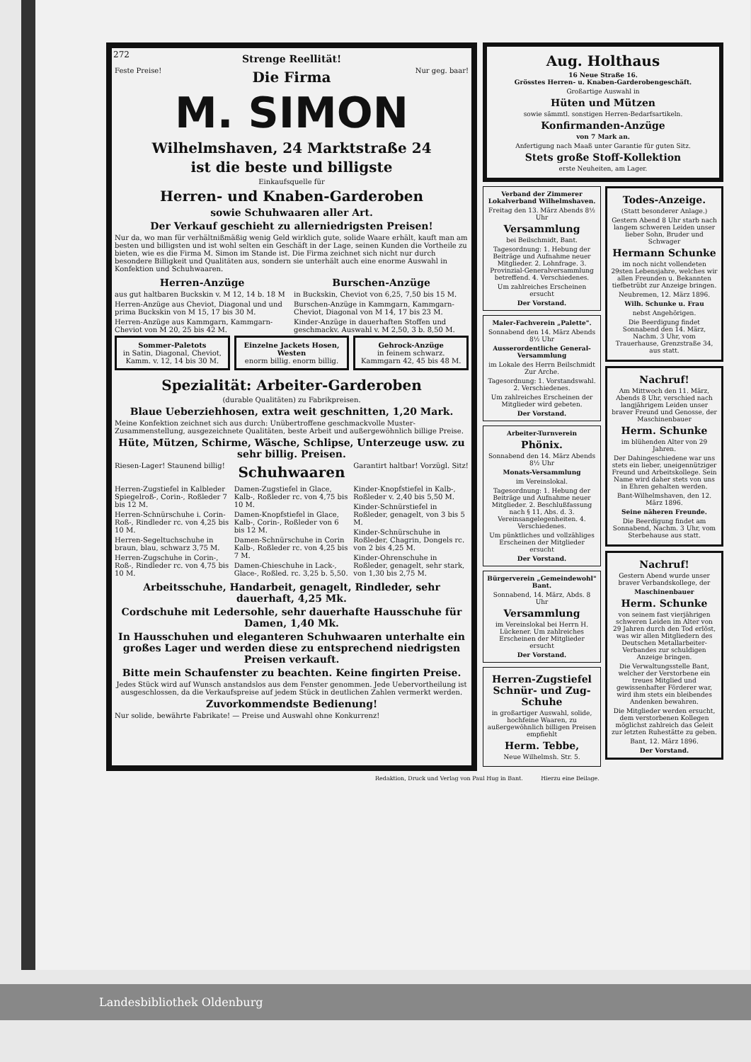272
Strenge Reellität!
Feste Preise!
Die Firma
Nur geg. baar!
M. SIMON
Wilhelmshaven, 24 Marktstraße 24
ist die beste und billigste
Einkaufsquelle für
Herren- und Knaben-Garderoben
sowie Schuhwaaren aller Art.
Der Verkauf geschieht zu allerniedrigsten Preisen!
Nur da, wo man für verhältnißmäßig wenig Geld wirklich gute, solide Waare erhält, kauft man am besten und billigsten und ist wohl selten ein Geschäft in der Lage, seinen Kunden die Vortheile zu bieten, wie es die Firma M. Simon im Stande ist. Die Firma zeichnet sich nicht nur durch besondere Billigkeit und Qualitäten aus, sondern sie unterhält auch eine enorme Auswahl in Konfektion und Schuhwaaren.
Herren-Anzüge
aus gut haltbaren Buckskin v. M 12, 14 b. 18 M
Herren-Anzüge aus Cheviot, Diagonal und und prima Buckskin von M 15, 17 bis 30 M.
Herren-Anzüge aus Kammgarn, Kammgarn-Cheviot von M 20, 25 bis 42 M.
Burschen-Anzüge
in Buckskin, Cheviot von 6,25, 7,50 bis 15 M.
Burschen-Anzüge in Kammgarn, Kammgarn-Cheviot, Diagonal von M 14, 17 bis 23 M.
Kinder-Anzüge in dauerhaften Stoffen und geschmackv. Auswahl v. M 2,50, 3 b. 8,50 M.
Sommer-Paletots
in Satin, Diagonal, Cheviot, Kamm. v. 12, 14 bis 30 M.
Einzelne Jackets Hosen, Westen
enorm billig. enorm billig.
Gehrock-Anzüge
in feinem schwarz. Kammgarn 42, 45 bis 48 M.
Spezialität: Arbeiter-Garderoben
(durable Qualitäten) zu Fabrikpreisen.
Blaue Ueberziehhosen, extra weit geschnitten, 1,20 Mark.
Meine Konfektion zeichnet sich aus durch: Unübertroffene geschmackvolle Muster-Zusammenstellung, ausgezeichnete Qualitäten, beste Arbeit und außergewöhnlich billige Preise.
Hüte, Mützen, Schirme, Wäsche, Schlipse, Unterzeuge usw. zu sehr billig. Preisen.
Riesen-Lager! Staunend billig!
Schuhwaaren
Garantirt haltbar! Vorzügl. Sitz!
Herren-Zugstiefel in Kalbleder Spiegelroß-, Corin-, Roßleder 7 bis 12 M.
Herren-Schnürschuhe i. Corin-Roß-, Rindleder rc. von 4,25 bis 10 M.
Herren-Segeltuchschuhe in braun, blau, schwarz 3,75 M.
Herren-Zugschuhe in Corin-, Roß-, Rindleder rc. von 4,75 bis 10 M.
Damen-Zugstiefel in Glace, Kalb-, Roßleder rc. von 4,75 bis 10 M.
Damen-Knopfstiefel in Glace, Kalb-, Corin-, Roßleder von 6 bis 12 M.
Damen-Schnürschuhe in Corin Kalb-, Roßleder rc. von 4,25 bis 7 M.
Damen-Chieschuhe in Lack-, Glace-, Roßled. rc. 3,25 b. 5,50.
Kinder-Knopfstiefel in Kalb-, Roßleder v. 2,40 bis 5,50 M.
Kinder-Schnürstiefel in Roßleder, genagelt, von 3 bis 5 M.
Kinder-Schnürschuhe in Roßleder, Chagrin, Dongels rc. von 2 bis 4,25 M.
Kinder-Ohrenschuhe in Roßleder, genagelt, sehr stark, von 1,30 bis 2,75 M.
Arbeitsschuhe, Handarbeit, genagelt, Rindleder, sehr dauerhaft, 4,25 Mk.
Cordschuhe mit Ledersohle, sehr dauerhafte Hausschuhe für Damen, 1,40 Mk.
In Hausschuhen und eleganteren Schuhwaaren unterhalte ein großes Lager und werden diese zu entsprechend niedrigsten Preisen verkauft.
Bitte mein Schaufenster zu beachten. Keine fingirten Preise.
Jedes Stück wird auf Wunsch anstandslos aus dem Fenster genommen. Jede Uebervortheilung ist ausgeschlossen, da die Verkaufspreise auf jedem Stück in deutlichen Zahlen vermerkt werden.
Zuvorkommendste Bedienung!
Nur solide, bewährte Fabrikate! — Preise und Auswahl ohne Konkurrenz!
Aug. Holthaus
16 Neue Straße 16.
Grösstes Herren- u. Knaben-Garderobengeschäft.
Großartige Auswahl in
Hüten und Mützen
sowie sämmtl. sonstigen Herren-Bedarfsartikeln.
Konfirmanden-Anzüge
von 7 Mark an.
Anfertigung nach Maaß unter Garantie für guten Sitz.
Stets große Stoff-Kollektion
erste Neuheiten, am Lager.
Verband der Zimmerer Lokalverband Wilhelmshaven.
Freitag den 13. März Abends 8½ Uhr
Versammlung
bei Beilschmidt, Bant.
Tagesordnung: 1. Hebung der Beiträge und Aufnahme neuer Mitglieder. 2. Lohnfrage. 3. Provinzial-Generalversammlung betreffend. 4. Verschiedenes.
Um zahlreiches Erscheinen ersucht
Der Vorstand.
Maler-Fachverein „Palette".
Sonnabend den 14. März Abends 8½ Uhr
Ausserordentliche General-Versammlung
im Lokale des Herrn Beilschmidt Zur Arche.
Tagesordnung: 1. Vorstandswahl. 2. Verschiedenes.
Um zahlreiches Erscheinen der Mitglieder wird gebeten.
Der Vorstand.
Arbeiter-Turnverein
Phönix.
Sonnabend den 14. März Abends 8½ Uhr
Monats-Versammlung
im Vereinslokal.
Tagesordnung: 1. Hebung der Beiträge und Aufnahme neuer Mitglieder. 2. Beschlußfassung nach § 11, Abs. d. 3. Vereinsangelegenheiten. 4. Verschiedenes.
Um pünktliches und vollzähliges Erscheinen der Mitglieder ersucht
Der Vorstand.
Bürgerverein „Gemeindewohl" Bant.
Sonnabend, 14. März, Abds. 8 Uhr
Versammlung
im Vereinslokal bei Herrn H. Lückener. Um zahlreiches Erscheinen der Mitglieder ersucht
Der Vorstand.
Herren-Zugstiefel Schnür- und Zug-Schuhe
in großartiger Auswahl, solide, hochfeine Waaren, zu außergewöhnlich billigen Preisen empfiehlt
Herm. Tebbe,
Neue Wilhelmsh. Str. 5.
Todes-Anzeige.
(Statt besonderer Anlage.)
Gestern Abend 8 Uhr starb nach langem schweren Leiden unser lieber Sohn, Bruder und Schwager
Hermann Schunke
im noch nicht vollendeten 29sten Lebensjahre, welches wir allen Freunden u. Bekannten tiefbetrübt zur Anzeige bringen.
Neubremen, 12. März 1896.
Wilh. Schunke u. Frau
nebst Angehörigen.
Die Beerdigung findet Sonnabend den 14. März, Nachm. 3 Uhr, vom Trauerhause, Grenzstraße 34, aus statt.
Nachruf!
Am Mittwoch den 11. März, Abends 8 Uhr, verschied nach langjährigem Leiden unser braver Freund und Genosse, der Maschinenbauer
Herm. Schunke
im blühenden Alter von 29 Jahren.
Der Dahingeschiedene war uns stets ein lieber, uneigennütziger Freund und Arbeitskollege. Sein Name wird daher stets von uns in Ehren gehalten werden.
Bant-Wilhelmshaven, den 12. März 1896.
Seine näheren Freunde.
Die Beerdigung findet am Sonnabend, Nachm. 3 Uhr, vom Sterbehause aus statt.
Nachruf!
Gestern Abend wurde unser braver Verbandskollege, der
Maschinenbauer
Herm. Schunke
von seinem fast vierjährigen schweren Leiden im Alter von 29 Jahren durch den Tod erlöst, was wir allen Mitgliedern des Deutschen Metallarbeiter-Verbandes zur schuldigen Anzeige bringen.
Die Verwaltungsstelle Bant, welcher der Verstorbene ein treues Mitglied und gewissenhafter Förderer war, wird ihm stets ein bleibendes Andenken bewahren.
Die Mitglieder werden ersucht, dem verstorbenen Kollegen möglichst zahlreich das Geleit zur letzten Ruhestätte zu geben.
Bant, 12. März 1896.
Der Vorstand.
Redaktion, Druck und Verlag von Paul Hug in Bant. Hierzu eine Beilage.
Landesbibliothek Oldenburg